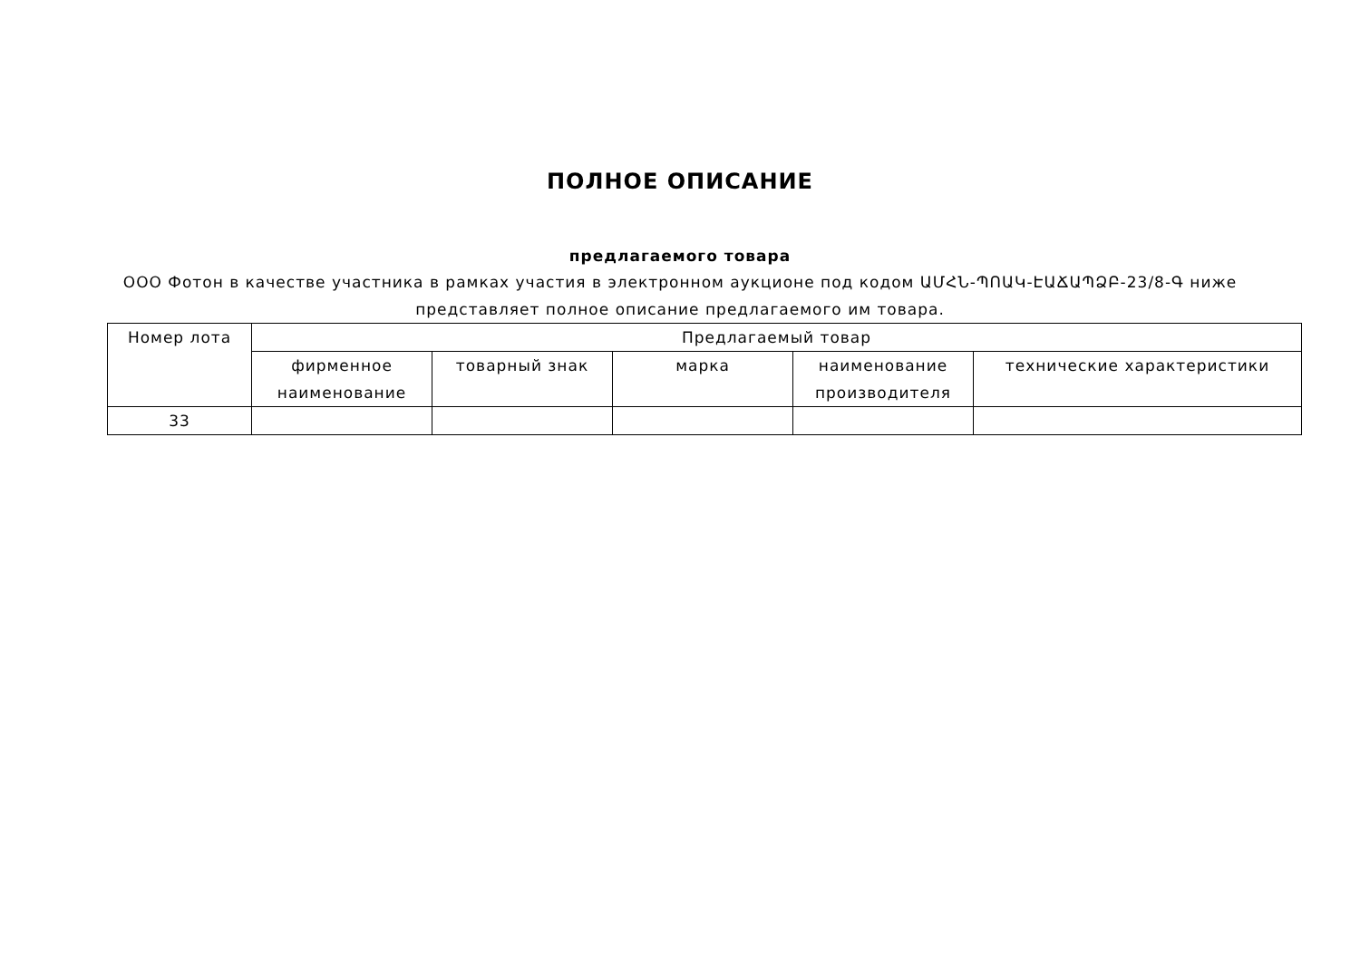ПОЛНОЕ ОПИСАНИЕ
предлагаемого товара
ООО Фотон в качестве участника в рамках участия в электронном аукционе под кодом ԱՄՀՆ-ՊՈԱԿ-ԷԱՃԱՊՁԲ-23/8-Գ ниже представляет полное описание предлагаемого им товара.
| Номер лота | Предлагаемый товар | | | | |
| --- | --- | --- | --- | --- | --- |
| | фирменное наименование | товарный знак | марка | наименование производителя | технические характеристики |
| 33 | | | | | |